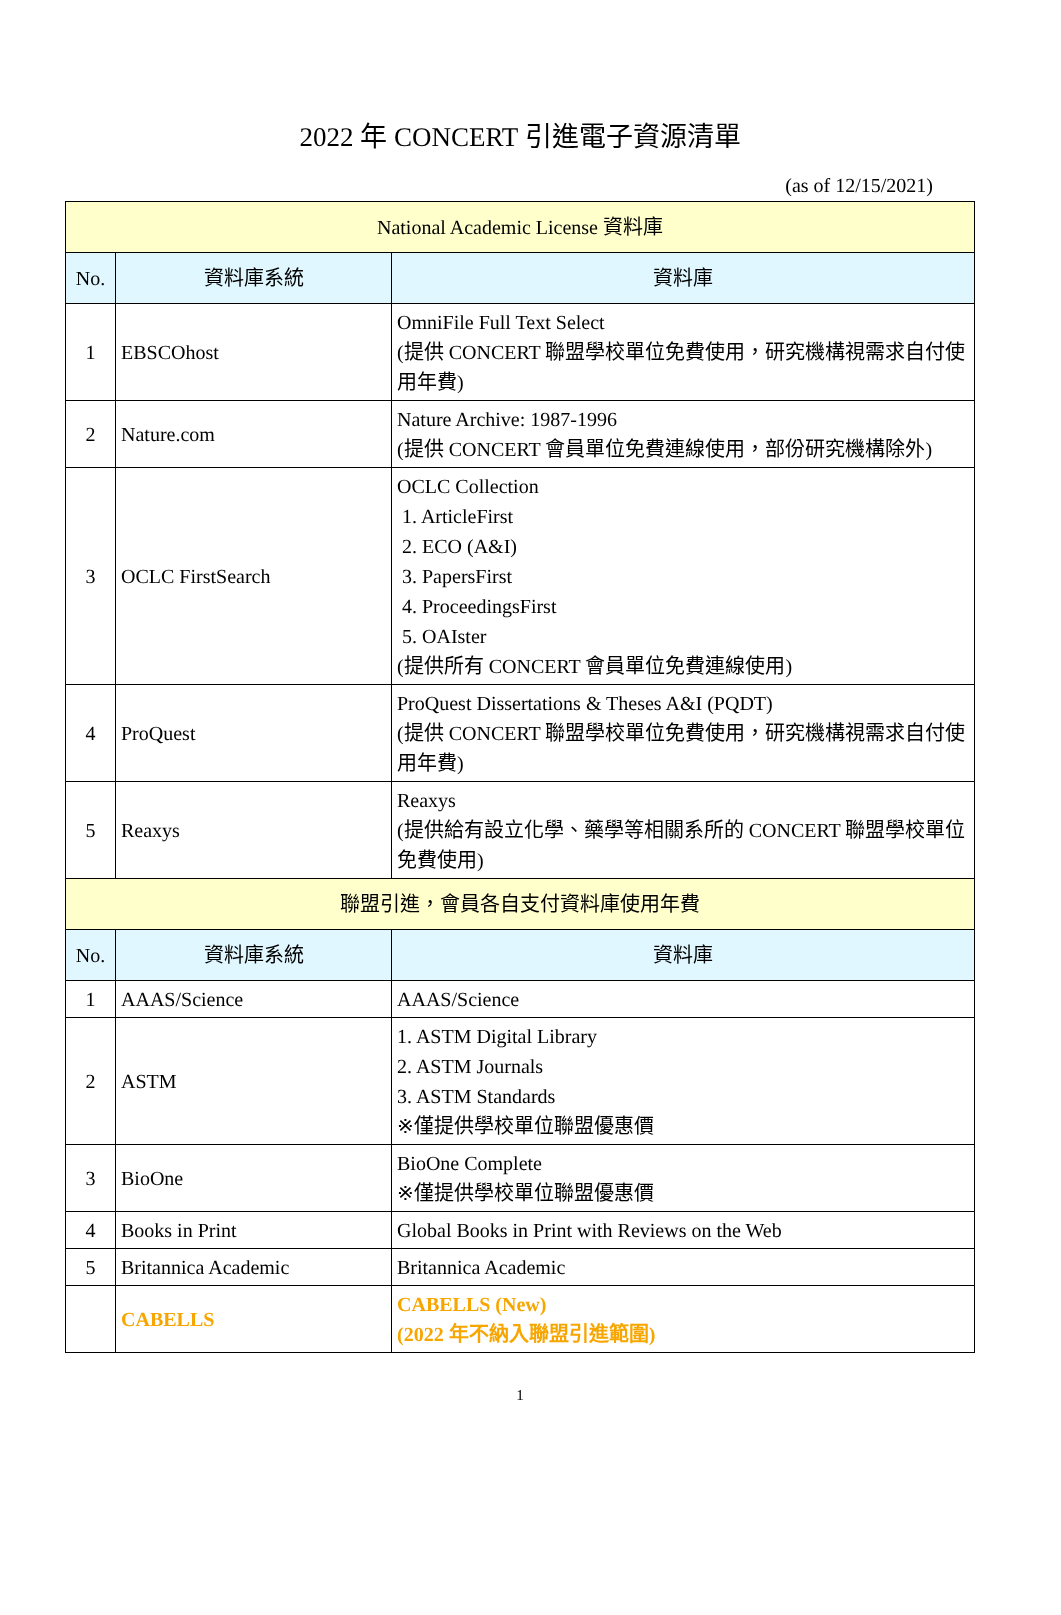2022 年 CONCERT 引進電子資源清單
(as of 12/15/2021)
| National Academic License 資料庫 | | |
| --- | --- | --- |
| No. | 資料庫系統 | 資料庫 |
| 1 | EBSCOhost | OmniFile Full Text Select (提供 CONCERT 聯盟學校單位免費使用，研究機構視需求自付使用年費) |
| 2 | Nature.com | Nature Archive: 1987-1996 (提供 CONCERT 會員單位免費連線使用，部份研究機構除外) |
| 3 | OCLC FirstSearch | OCLC Collection 1. ArticleFirst 2. ECO (A&I) 3. PapersFirst 4. ProceedingsFirst 5. OAIster (提供所有 CONCERT 會員單位免費連線使用) |
| 4 | ProQuest | ProQuest Dissertations & Theses A&I (PQDT) (提供 CONCERT 聯盟學校單位免費使用，研究機構視需求自付使用年費) |
| 5 | Reaxys | Reaxys (提供給有設立化學、藥學等相關系所的 CONCERT 聯盟學校單位免費使用) |
| 聯盟引進，會員各自支付資料庫使用年費 | | |
| No. | 資料庫系統 | 資料庫 |
| 1 | AAAS/Science | AAAS/Science |
| 2 | ASTM | 1. ASTM Digital Library 2. ASTM Journals 3. ASTM Standards ※僅提供學校單位聯盟優惠價 |
| 3 | BioOne | BioOne Complete ※僅提供學校單位聯盟優惠價 |
| 4 | Books in Print | Global Books in Print with Reviews on the Web |
| 5 | Britannica Academic | Britannica Academic |
| | CABELLS | CABELLS (New) (2022 年不納入聯盟引進範圍) |
1